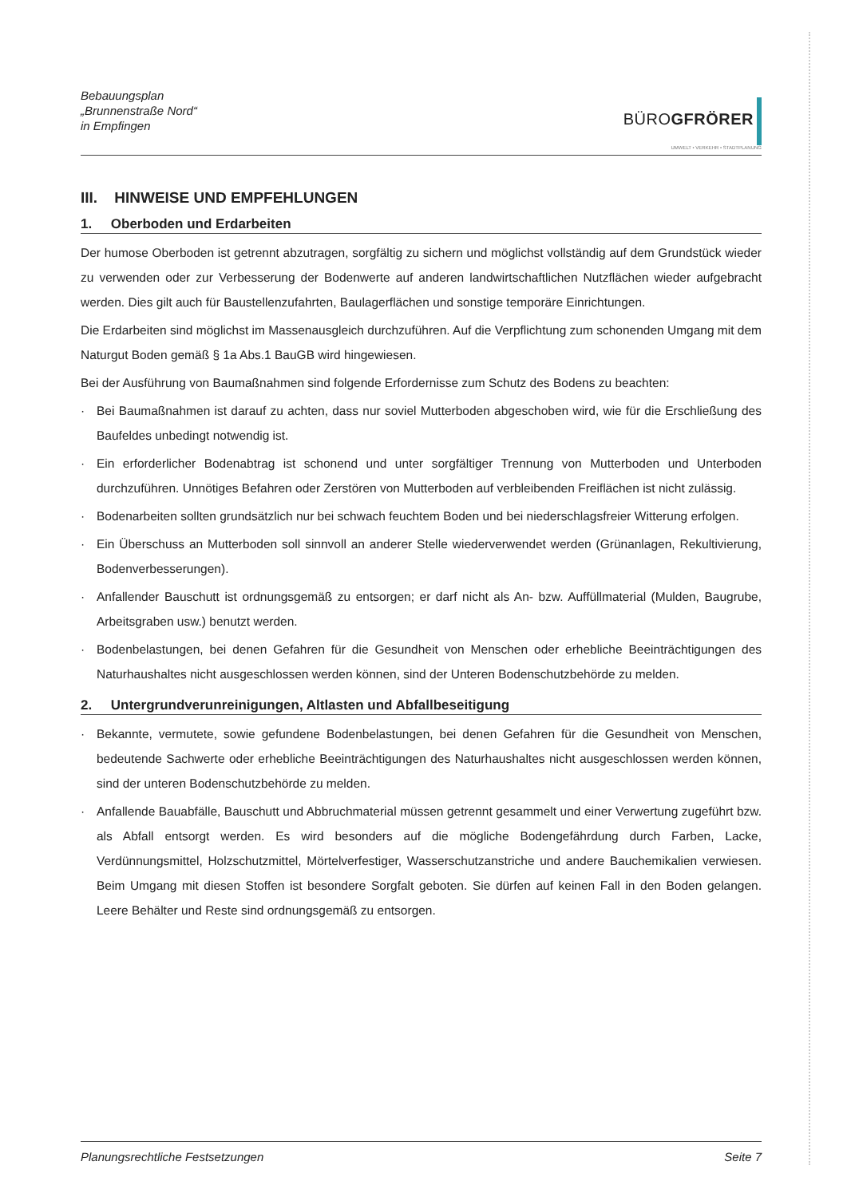Bebauungsplan
„Brunnenstraße Nord“
in Empfingen
BÜROGFRÖRER
UMWELT • VERKEHR • STADTPLANUNG
III. HINWEISE UND EMPFEHLUNGEN
1. Oberboden und Erdarbeiten
Der humose Oberboden ist getrennt abzutragen, sorgfältig zu sichern und möglichst vollständig auf dem Grundstück wieder zu verwenden oder zur Verbesserung der Bodenwerte auf anderen landwirtschaftlichen Nutzflächen wieder aufgebracht werden. Dies gilt auch für Baustellenzufahrten, Baulagerflächen und sonstige temporäre Einrichtungen.
Die Erdarbeiten sind möglichst im Massenausgleich durchzuführen. Auf die Verpflichtung zum schonenden Umgang mit dem Naturgut Boden gemäß § 1a Abs.1 BauGB wird hingewiesen.
Bei der Ausführung von Baumaßnahmen sind folgende Erfordernisse zum Schutz des Bodens zu beachten:
· Bei Baumaßnahmen ist darauf zu achten, dass nur soviel Mutterboden abgeschoben wird, wie für die Erschließung des Baufeldes unbedingt notwendig ist.
· Ein erforderlicher Bodenabtrag ist schonend und unter sorgfältiger Trennung von Mutterboden und Unterboden durchzuführen. Unnötiges Befahren oder Zerstören von Mutterboden auf verbleibenden Freiflächen ist nicht zulässig.
· Bodenarbeiten sollten grundsätzlich nur bei schwach feuchtem Boden und bei niederschlagsfreier Witterung erfolgen.
· Ein Überschuss an Mutterboden soll sinnvoll an anderer Stelle wiederverwendet werden (Grünanlagen, Rekultivierung, Bodenverbesserungen).
· Anfallender Bauschutt ist ordnungsgemäß zu entsorgen; er darf nicht als An- bzw. Auffüllmaterial (Mulden, Baugrube, Arbeitsgraben usw.) benutzt werden.
· Bodenbelastungen, bei denen Gefahren für die Gesundheit von Menschen oder erhebliche Beeinträchtigungen des Naturhaushaltes nicht ausgeschlossen werden können, sind der Unteren Bodenschutzbehörde zu melden.
2. Untergrundverunreinigungen, Altlasten und Abfallbeseitigung
· Bekannte, vermutete, sowie gefundene Bodenbelastungen, bei denen Gefahren für die Gesundheit von Menschen, bedeutende Sachwerte oder erhebliche Beeinträchtigungen des Naturhaushaltes nicht ausgeschlossen werden können, sind der unteren Bodenschutzbehörde zu melden.
· Anfallende Bauabfälle, Bauschutt und Abbruchmaterial müssen getrennt gesammelt und einer Verwertung zugeführt bzw. als Abfall entsorgt werden. Es wird besonders auf die mögliche Bodengefährdung durch Farben, Lacke, Verdünnungsmittel, Holzschutzmittel, Mörtelverfestiger, Wasserschutzanstriche und andere Bauchemikalien verwiesen. Beim Umgang mit diesen Stoffen ist besondere Sorgfalt geboten. Sie dürfen auf keinen Fall in den Boden gelangen. Leere Behälter und Reste sind ordnungsgemäß zu entsorgen.
Planungsrechtliche Festsetzungen Seite 7